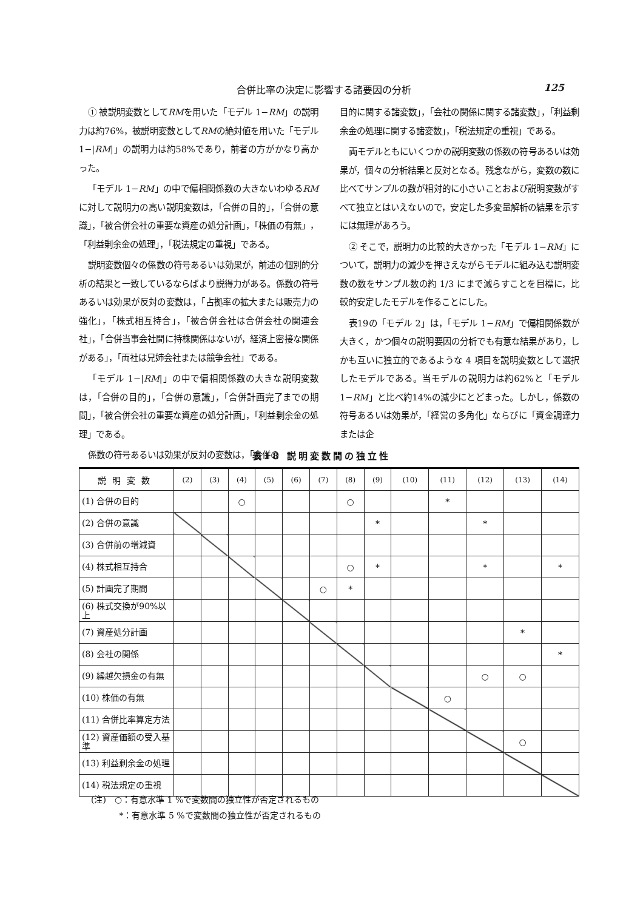合併比率の決定に影響する諸要因の分析 125
① 被説明変数としてRMを用いた「モデル 1−RM」の説明力は約76%，被説明変数としてRMの絶対値を用いた「モデル 1−|RM|」の説明力は約58%であり，前者の方がかなり高かった。
「モデル 1−RM」の中で偏相関係数の大きないわゆるRMに対して説明力の高い説明変数は，「合併の目的」，「合併の意識」，「被合併会社の重要な資産の処分計画」，「株価の有無」，「利益剰余金の処理」，「税法規定の重視」である。
説明変数個々の係数の符号あるいは効果が，前述の個別的分析の結果と一致しているならばより説得力がある。係数の符号あるいは効果が反対の変数は，「占拠率の拡大または販売力の強化」，「株式相互持合」，「被合併会社は合併会社の関連会社」，「合併当事会社間に持株関係はないが，経済上密接な関係がある」，「両社は兄姉会社または競争会社」である。
「モデル 1−|RM|」の中で偏相関係数の大きな説明変数は，「合併の目的」，「合併の意識」，「合併計画完了までの期間」，「被合併会社の重要な資産の処分計画」，「利益剰余金の処理」である。
係数の符号あるいは効果が反対の変数は，「会併の
目的に関する諸変数」，「会社の関係に関する諸変数」，「利益剰余金の処理に関する諸変数」，「税法規定の重視」である。
両モデルともにいくつかの説明変数の係数の符号あるいは効果が，個々の分析結果と反対となる。残念ながら，変数の数に比べてサンプルの数が相対的に小さいことおよび説明変数がすべて独立とはいえないので，安定した多変量解析の結果を示すには無理があろう。
② そこで，説明力の比較的大きかった「モデル 1−RM」について，説明力の減少を押さえながらモデルに組み込む説明変数の数をサンプル数の約 1/3 にまで減らすことを目標に，比較的安定したモデルを作ることにした。
表19の「モデル 2」は，「モデル 1−RM」で偏相関係数が大きく，かつ個々の説明要因の分析でも有意な結果があり，しかも互いに独立的であるような 4 項目を説明変数として選択したモデルである。当モデルの説明力は約62%と「モデル 1−RM」と比べ約14%の減少にとどまった。しかし，係数の符号あるいは効果が，「経営の多角化」ならびに「資金調達力または企
表18 説明変数間の独立性
| 説明変数 | (2) | (3) | (4) | (5) | (6) | (7) | (8) | (9) | (10) | (11) | (12) | (13) | (14) |
| --- | --- | --- | --- | --- | --- | --- | --- | --- | --- | --- | --- | --- | --- |
| (1) 合併の目的 | | | ○ | | | | ○ | | | * | | | |
| (2) 合併の意識 | | | | | | | | * | | | * | | |
| (3) 合併前の増減資 | | | | | | | | | | | | | |
| (4) 株式相互持合 | | | | | | | ○ | * | | | * | | * |
| (5) 計画完了期間 | | | | | | ○ | * | | | | | | |
| (6) 株式交換が90%以上 | | | | | | | | | | | | | |
| (7) 資産処分計画 | | | | | | | | | | | | * | |
| (8) 会社の関係 | | | | | | | | | | | | | * |
| (9) 繰越欠損金の有無 | | | | | | | | | | | ○ | ○ | |
| (10) 株価の有無 | | | | | | | | | | ○ | | | |
| (11) 合併比率算定方法 | | | | | | | | | | | | | |
| (12) 資産価額の受入基準 | | | | | | | | | | | | ○ | |
| (13) 利益剰余金の処理 | | | | | | | | | | | | | |
| (14) 税法規定の重視 | | | | | | | | | | | | | |
(注)　○：有意水準 1 %で変数間の独立性が否定されるもの
　　　 *：有意水準 5 %で変数間の独立性が否定されるもの